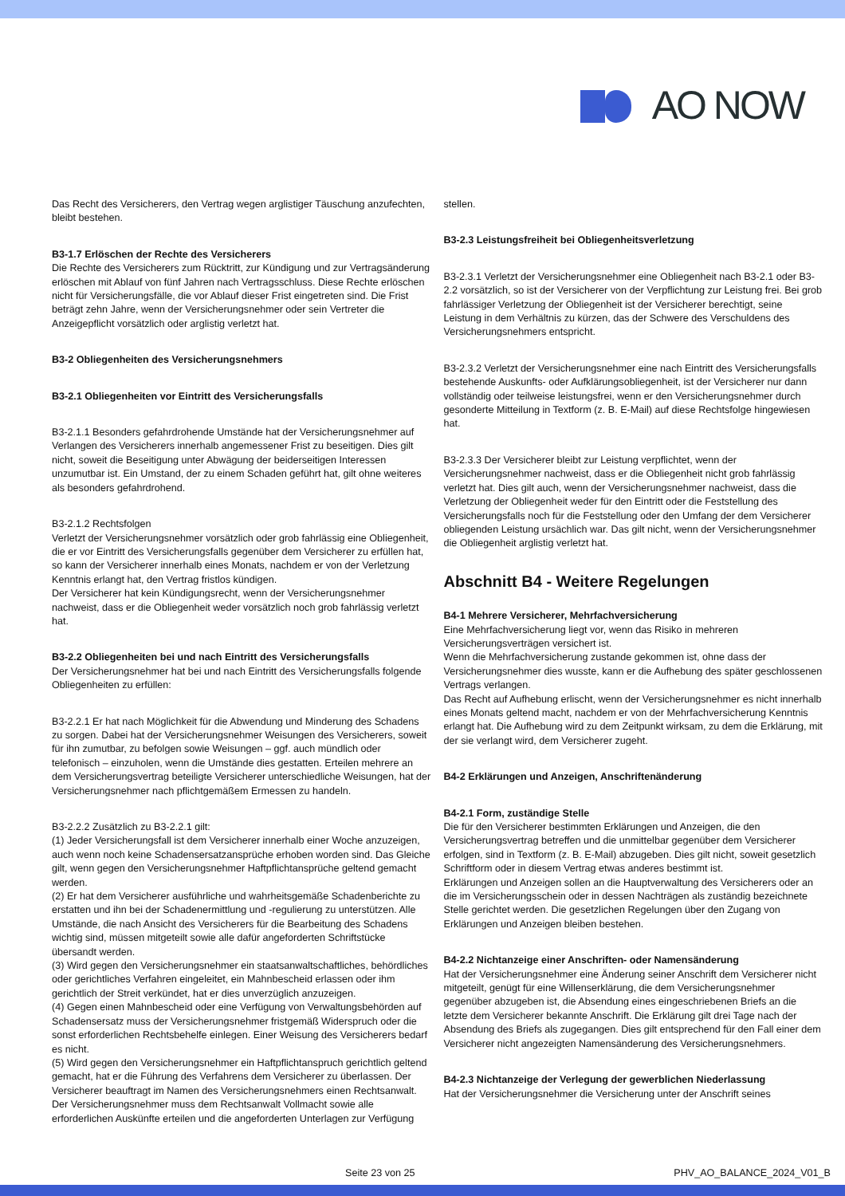AO NOW
Das Recht des Versicherers, den Vertrag wegen arglistiger Täuschung anzufechten, bleibt bestehen.
B3-1.7 Erlöschen der Rechte des Versicherers
Die Rechte des Versicherers zum Rücktritt, zur Kündigung und zur Vertragsänderung erlöschen mit Ablauf von fünf Jahren nach Vertragsschluss. Diese Rechte erlöschen nicht für Versicherungsfälle, die vor Ablauf dieser Frist eingetreten sind. Die Frist beträgt zehn Jahre, wenn der Versicherungsnehmer oder sein Vertreter die Anzeigepflicht vorsätzlich oder arglistig verletzt hat.
B3-2 Obliegenheiten des Versicherungsnehmers
B3-2.1 Obliegenheiten vor Eintritt des Versicherungsfalls
B3-2.1.1 Besonders gefahrdrohende Umstände hat der Versicherungsnehmer auf Verlangen des Versicherers innerhalb angemessener Frist zu beseitigen. Dies gilt nicht, soweit die Beseitigung unter Abwägung der beiderseitigen Interessen unzumutbar ist. Ein Umstand, der zu einem Schaden geführt hat, gilt ohne weiteres als besonders gefahrdrohend.
B3-2.1.2 Rechtsfolgen
Verletzt der Versicherungsnehmer vorsätzlich oder grob fahrlässig eine Obliegenheit, die er vor Eintritt des Versicherungsfalls gegenüber dem Versicherer zu erfüllen hat, so kann der Versicherer innerhalb eines Monats, nachdem er von der Verletzung Kenntnis erlangt hat, den Vertrag fristlos kündigen.
Der Versicherer hat kein Kündigungsrecht, wenn der Versicherungsnehmer nachweist, dass er die Obliegenheit weder vorsätzlich noch grob fahrlässig verletzt hat.
B3-2.2 Obliegenheiten bei und nach Eintritt des Versicherungsfalls
Der Versicherungsnehmer hat bei und nach Eintritt des Versicherungsfalls folgende Obliegenheiten zu erfüllen:
B3-2.2.1 Er hat nach Möglichkeit für die Abwendung und Minderung des Schadens zu sorgen. Dabei hat der Versicherungsnehmer Weisungen des Versicherers, soweit für ihn zumutbar, zu befolgen sowie Weisungen – ggf. auch mündlich oder telefonisch – einzuholen, wenn die Umstände dies gestatten. Erteilen mehrere an dem Versicherungsvertrag beteiligte Versicherer unterschiedliche Weisungen, hat der Versicherungsnehmer nach pflichtgemäßem Ermessen zu handeln.
B3-2.2.2 Zusätzlich zu B3-2.2.1 gilt:
(1) Jeder Versicherungsfall ist dem Versicherer innerhalb einer Woche anzuzeigen, auch wenn noch keine Schadensersatzansprüche erhoben worden sind. Das Gleiche gilt, wenn gegen den Versicherungsnehmer Haftpflichtansprüche geltend gemacht werden.
(2) Er hat dem Versicherer ausführliche und wahrheitsgemäße Schadenberichte zu erstatten und ihn bei der Schadenermittlung und -regulierung zu unterstützen. Alle Umstände, die nach Ansicht des Versicherers für die Bearbeitung des Schadens wichtig sind, müssen mitgeteilt sowie alle dafür angeforderten Schriftstücke übersandt werden.
(3) Wird gegen den Versicherungsnehmer ein staatsanwaltschaftliches, behördliches oder gerichtliches Verfahren eingeleitet, ein Mahnbescheid erlassen oder ihm gerichtlich der Streit verkündet, hat er dies unverzüglich anzuzeigen.
(4) Gegen einen Mahnbescheid oder eine Verfügung von Verwaltungsbehörden auf Schadensersatz muss der Versicherungsnehmer fristgemäß Widerspruch oder die sonst erforderlichen Rechtsbehelfe einlegen. Einer Weisung des Versicherers bedarf es nicht.
(5) Wird gegen den Versicherungsnehmer ein Haftpflichtanspruch gerichtlich geltend gemacht, hat er die Führung des Verfahrens dem Versicherer zu überlassen. Der Versicherer beauftragt im Namen des Versicherungsnehmers einen Rechtsanwalt. Der Versicherungsnehmer muss dem Rechtsanwalt Vollmacht sowie alle erforderlichen Auskünfte erteilen und die angeforderten Unterlagen zur Verfügung
stellen.
B3-2.3 Leistungsfreiheit bei Obliegenheitsverletzung
B3-2.3.1 Verletzt der Versicherungsnehmer eine Obliegenheit nach B3-2.1 oder B3-2.2 vorsätzlich, so ist der Versicherer von der Verpflichtung zur Leistung frei. Bei grob fahrlässiger Verletzung der Obliegenheit ist der Versicherer berechtigt, seine Leistung in dem Verhältnis zu kürzen, das der Schwere des Verschuldens des Versicherungsnehmers entspricht.
B3-2.3.2 Verletzt der Versicherungsnehmer eine nach Eintritt des Versicherungsfalls bestehende Auskunfts- oder Aufklärungsobliegenheit, ist der Versicherer nur dann vollständig oder teilweise leistungsfrei, wenn er den Versicherungsnehmer durch gesonderte Mitteilung in Textform (z. B. E-Mail) auf diese Rechtsfolge hingewiesen hat.
B3-2.3.3 Der Versicherer bleibt zur Leistung verpflichtet, wenn der Versicherungsnehmer nachweist, dass er die Obliegenheit nicht grob fahrlässig verletzt hat. Dies gilt auch, wenn der Versicherungsnehmer nachweist, dass die Verletzung der Obliegenheit weder für den Eintritt oder die Feststellung des Versicherungsfalls noch für die Feststellung oder den Umfang der dem Versicherer obliegenden Leistung ursächlich war. Das gilt nicht, wenn der Versicherungsnehmer die Obliegenheit arglistig verletzt hat.
Abschnitt B4 - Weitere Regelungen
B4-1 Mehrere Versicherer, Mehrfachversicherung
Eine Mehrfachversicherung liegt vor, wenn das Risiko in mehreren Versicherungsverträgen versichert ist.
Wenn die Mehrfachversicherung zustande gekommen ist, ohne dass der Versicherungsnehmer dies wusste, kann er die Aufhebung des später geschlossenen Vertrags verlangen.
Das Recht auf Aufhebung erlischt, wenn der Versicherungsnehmer es nicht innerhalb eines Monats geltend macht, nachdem er von der Mehrfachversicherung Kenntnis erlangt hat. Die Aufhebung wird zu dem Zeitpunkt wirksam, zu dem die Erklärung, mit der sie verlangt wird, dem Versicherer zugeht.
B4-2 Erklärungen und Anzeigen, Anschriftenänderung
B4-2.1 Form, zuständige Stelle
Die für den Versicherer bestimmten Erklärungen und Anzeigen, die den Versicherungsvertrag betreffen und die unmittelbar gegenüber dem Versicherer erfolgen, sind in Textform (z. B. E-Mail) abzugeben. Dies gilt nicht, soweit gesetzlich Schriftform oder in diesem Vertrag etwas anderes bestimmt ist.
Erklärungen und Anzeigen sollen an die Hauptverwaltung des Versicherers oder an die im Versicherungsschein oder in dessen Nachträgen als zuständig bezeichnete Stelle gerichtet werden. Die gesetzlichen Regelungen über den Zugang von Erklärungen und Anzeigen bleiben bestehen.
B4-2.2 Nichtanzeige einer Anschriften- oder Namensänderung
Hat der Versicherungsnehmer eine Änderung seiner Anschrift dem Versicherer nicht mitgeteilt, genügt für eine Willenserklärung, die dem Versicherungsnehmer gegenüber abzugeben ist, die Absendung eines eingeschriebenen Briefs an die letzte dem Versicherer bekannte Anschrift. Die Erklärung gilt drei Tage nach der Absendung des Briefs als zugegangen. Dies gilt entsprechend für den Fall einer dem Versicherer nicht angezeigten Namensänderung des Versicherungsnehmers.
B4-2.3 Nichtanzeige der Verlegung der gewerblichen Niederlassung
Hat der Versicherungsnehmer die Versicherung unter der Anschrift seines
Seite 23 von 25 PHV_AO_BALANCE_2024_V01_B